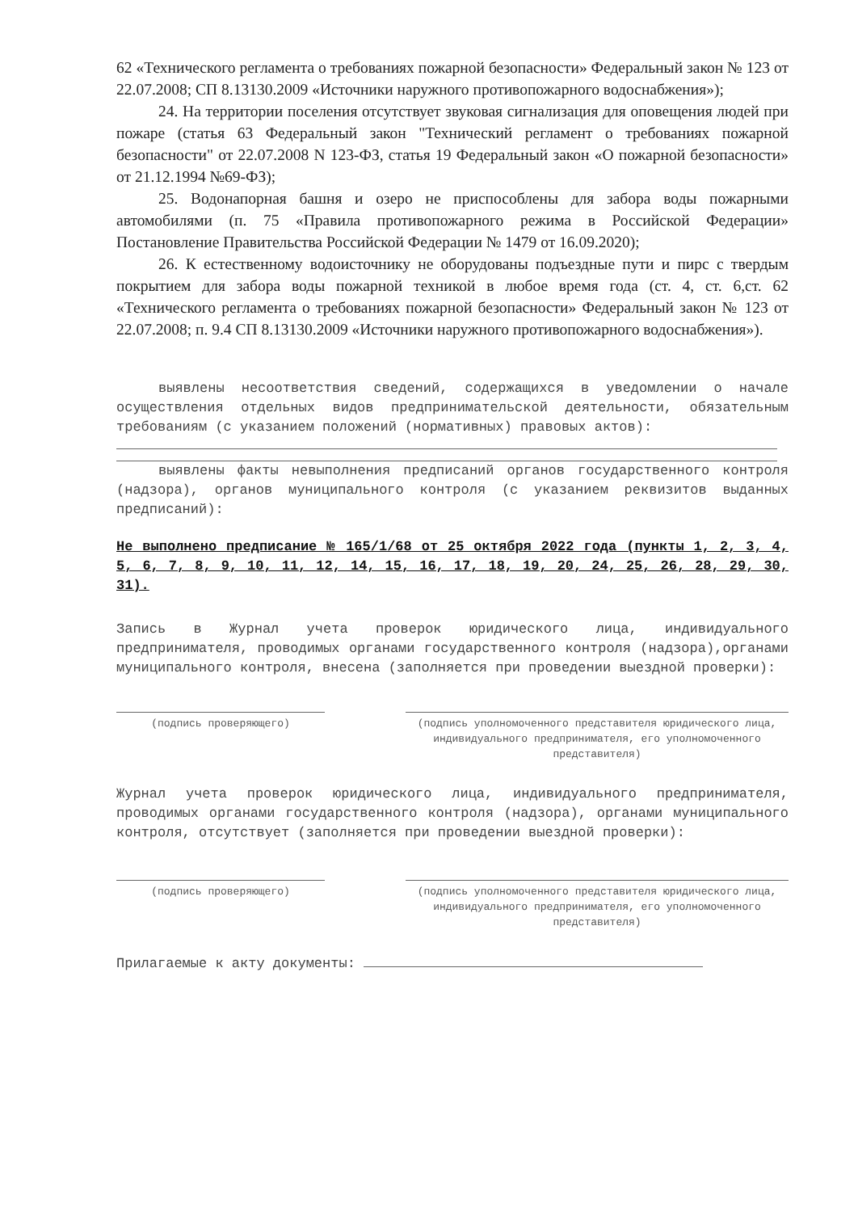62 «Технического регламента о требованиях пожарной безопасности» Федеральный закон № 123 от 22.07.2008; СП 8.13130.2009 «Источники наружного противопожарного водоснабжения»);
24. На территории поселения отсутствует звуковая сигнализация для оповещения людей при пожаре (статья 63 Федеральный закон "Технический регламент о требованиях пожарной безопасности" от 22.07.2008 N 123-ФЗ, статья 19 Федеральный закон «О пожарной безопасности» от 21.12.1994 №69-ФЗ);
25. Водонапорная башня и озеро не приспособлены для забора воды пожарными автомобилями (п. 75 «Правила противопожарного режима в Российской Федерации» Постановление Правительства Российской Федерации № 1479 от 16.09.2020);
26. К естественному водоисточнику не оборудованы подъездные пути и пирс с твердым покрытием для забора воды пожарной техникой в любое время года (ст. 4, ст. 6,ст. 62 «Технического регламента о требованиях пожарной безопасности» Федеральный закон № 123 от 22.07.2008; п. 9.4 СП 8.13130.2009 «Источники наружного противопожарного водоснабжения»).
выявлены несоответствия сведений, содержащихся в уведомлении о начале осуществления отдельных видов предпринимательской деятельности, обязательным требованиям (с указанием положений (нормативных) правовых актов):
выявлены факты невыполнения предписаний органов государственного контроля (надзора), органов муниципального контроля (с указанием реквизитов выданных предписаний):
Не выполнено предписание № 165/1/68 от 25 октября 2022 года (пункты 1, 2, 3, 4, 5, 6, 7, 8, 9, 10, 11, 12, 14, 15, 16, 17, 18, 19, 20, 24, 25, 26, 28, 29, 30, 31).
Запись в Журнал учета проверок юридического лица, индивидуального предпринимателя, проводимых органами государственного контроля (надзора),органами муниципального контроля, внесена (заполняется при проведении выездной проверки):
(подпись проверяющего) (подпись уполномоченного представителя юридического лица, индивидуального предпринимателя, его уполномоченного представителя)
Журнал учета проверок юридического лица, индивидуального предпринимателя, проводимых органами государственного контроля (надзора), органами муниципального контроля, отсутствует (заполняется при проведении выездной проверки):
(подпись проверяющего) (подпись уполномоченного представителя юридического лица, индивидуального предпринимателя, его уполномоченного представителя)
Прилагаемые к акту документы: